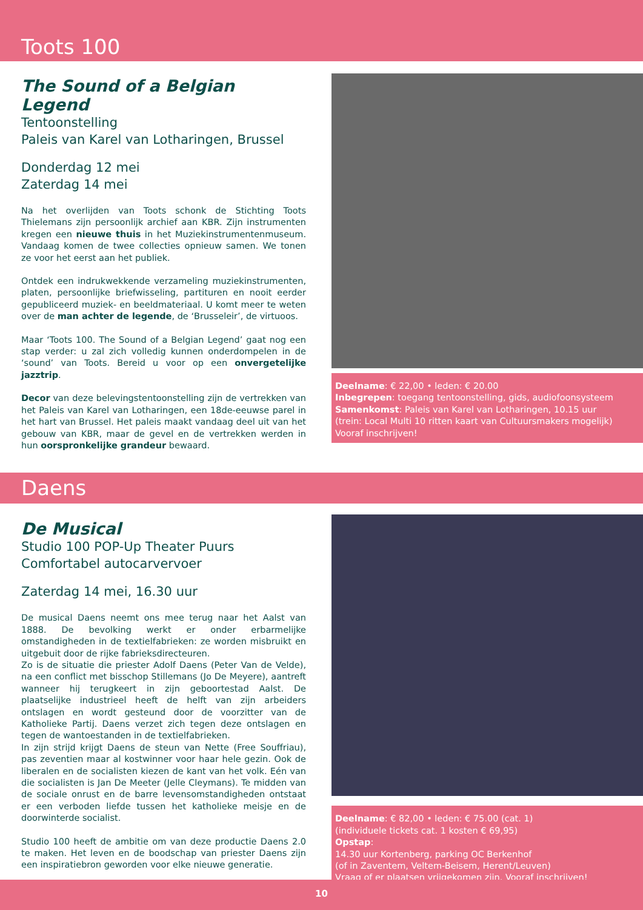Toots 100
The Sound of a Belgian Legend
Tentoonstelling
Paleis van Karel van Lotharingen, Brussel
Donderdag 12 mei
Zaterdag 14 mei
Na het overlijden van Toots schonk de Stichting Toots Thielemans zijn persoonlijk archief aan KBR. Zijn instrumenten kregen een nieuwe thuis in het Muziekinstrumentenmuseum. Vandaag komen de twee collecties opnieuw samen. We tonen ze voor het eerst aan het publiek.
Ontdek een indrukwekkende verzameling muziekinstrumenten, platen, persoonlijke briefwisseling, partituren en nooit eerder gepubliceerd muziek- en beeldmateriaal. U komt meer te weten over de man achter de legende, de ‘Brusseleir’, de virtuoos.
Maar ‘Toots 100. The Sound of a Belgian Legend’ gaat nog een stap verder: u zal zich volledig kunnen onderdompelen in de ‘sound’ van Toots. Bereid u voor op een onvergetelijke jazztrip.
Decor van deze belevingstentoonstelling zijn de vertrekken van het Paleis van Karel van Lotharingen, een 18de-eeuwse parel in het hart van Brussel. Het paleis maakt vandaag deel uit van het gebouw van KBR, maar de gevel en de vertrekken werden in hun oorspronkelijke grandeur bewaard.
Deelname: € 22,00 • leden: € 20.00
Inbegrepen: toegang tentoonstelling, gids, audiofoonsysteem
Samenkomst: Paleis van Karel van Lotharingen, 10.15 uur
(trein: Local Multi 10 ritten kaart van Cultuursmakers mogelijk)
Vooraf inschrijven!
Daens
De Musical
Studio 100 POP-Up Theater Puurs
Comfortabel autocarvervoer
Zaterdag 14 mei, 16.30 uur
De musical Daens neemt ons mee terug naar het Aalst van 1888. De bevolking werkt er onder erbarmelijke omstandigheden in de textielfabrieken: ze worden misbruikt en uitgebuit door de rijke fabrieksdirecteuren.
Zo is de situatie die priester Adolf Daens (Peter Van de Velde), na een conflict met bisschop Stillemans (Jo De Meyere), aantreft wanneer hij terugkeert in zijn geboortestad Aalst. De plaatselijke industrieel heeft de helft van zijn arbeiders ontslagen en wordt gesteund door de voorzitter van de Katholieke Partij. Daens verzet zich tegen deze ontslagen en tegen de wantoestanden in de textielfabrieken.
In zijn strijd krijgt Daens de steun van Nette (Free Souffriau), pas zeventien maar al kostwinner voor haar hele gezin. Ook de liberalen en de socialisten kiezen de kant van het volk. Eén van die socialisten is Jan De Meeter (Jelle Cleymans). Te midden van de sociale onrust en de barre levensomstandigheden ontstaat er een verboden liefde tussen het katholieke meisje en de doorwinterde socialist.
Studio 100 heeft de ambitie om van deze productie Daens 2.0 te maken. Het leven en de boodschap van priester Daens zijn een inspiratiebron geworden voor elke nieuwe generatie.
Deelname: € 82,00 • leden: € 75.00 (cat. 1)
(individuele tickets cat. 1 kosten € 69,95)
Opstap:
14.30 uur Kortenberg, parking OC Berkenhof
(of in Zaventem, Veltem-Beisem, Herent/Leuven)
Vraag of er plaatsen vrijgekomen zijn. Vooraf inschrijven!
10